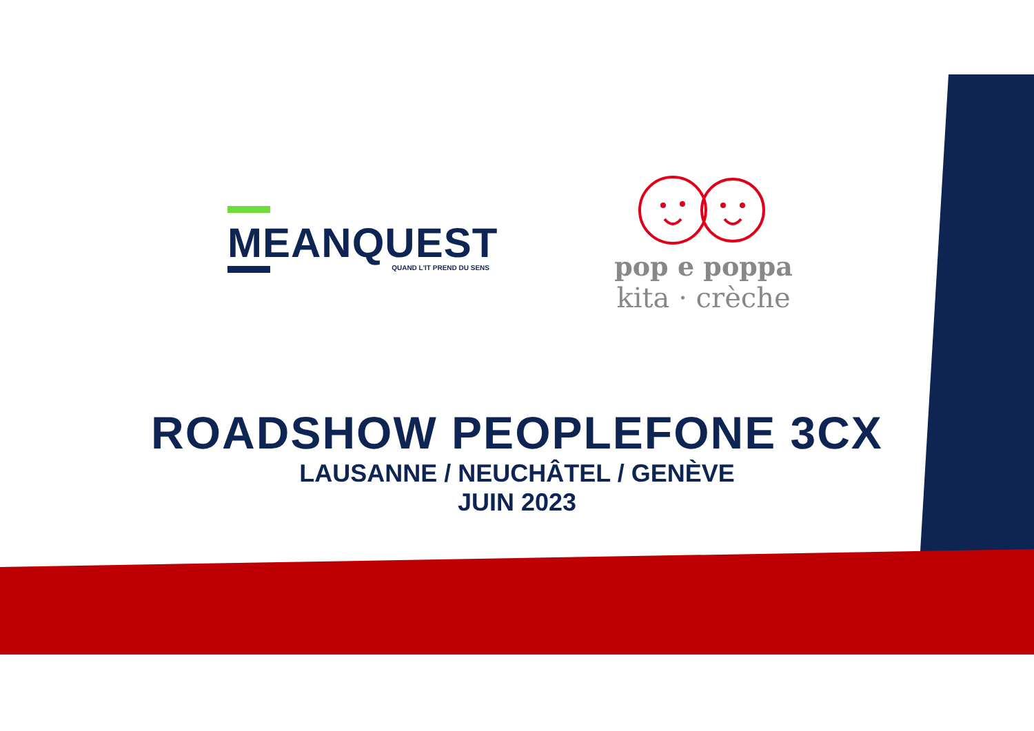MEANQUEST
QUAND L'IT PREND DU SENS
pop e poppa
kita · crèche
ROADSHOW PEOPLEFONE 3CX
LAUSANNE / NEUCHÂTEL / GENÈVE
JUIN 2023